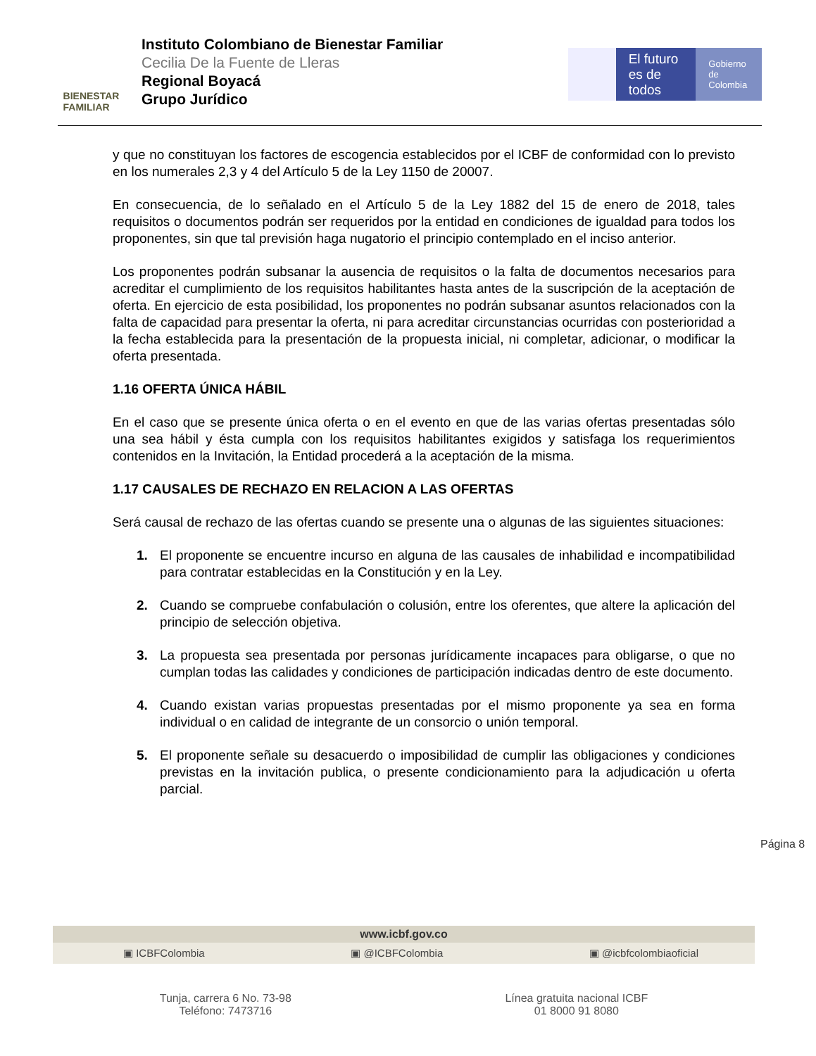BIENESTAR
FAMILIAR
Instituto Colombiano de Bienestar Familiar
Cecilia De la Fuente de Lleras
Regional Boyacá
Grupo Jurídico
El futuro
es de todos
Gobierno
de Colombia
y que no constituyan los factores de escogencia establecidos por el ICBF de conformidad con lo previsto en los numerales 2,3 y 4 del Artículo 5 de la Ley 1150 de 20007.
En consecuencia, de lo señalado en el Artículo 5 de la Ley 1882 del 15 de enero de 2018, tales requisitos o documentos podrán ser requeridos por la entidad en condiciones de igualdad para todos los proponentes, sin que tal previsión haga nugatorio el principio contemplado en el inciso anterior.
Los proponentes podrán subsanar la ausencia de requisitos o la falta de documentos necesarios para acreditar el cumplimiento de los requisitos habilitantes hasta antes de la suscripción de la aceptación de oferta. En ejercicio de esta posibilidad, los proponentes no podrán subsanar asuntos relacionados con la falta de capacidad para presentar la oferta, ni para acreditar circunstancias ocurridas con posterioridad a la fecha establecida para la presentación de la propuesta inicial, ni completar, adicionar, o modificar la oferta presentada.
1.16 OFERTA ÚNICA HÁBIL
En el caso que se presente única oferta o en el evento en que de las varias ofertas presentadas sólo una sea hábil y ésta cumpla con los requisitos habilitantes exigidos y satisfaga los requerimientos contenidos en la Invitación, la Entidad procederá a la aceptación de la misma.
1.17 CAUSALES DE RECHAZO EN RELACION A LAS OFERTAS
Será causal de rechazo de las ofertas cuando se presente una o algunas de las siguientes situaciones:
1. El proponente se encuentre incurso en alguna de las causales de inhabilidad e incompatibilidad para contratar establecidas en la Constitución y en la Ley.
2. Cuando se compruebe confabulación o colusión, entre los oferentes, que altere la aplicación del principio de selección objetiva.
3. La propuesta sea presentada por personas jurídicamente incapaces para obligarse, o que no cumplan todas las calidades y condiciones de participación indicadas dentro de este documento.
4. Cuando existan varias propuestas presentadas por el mismo proponente ya sea en forma individual o en calidad de integrante de un consorcio o unión temporal.
5. El proponente señale su desacuerdo o imposibilidad de cumplir las obligaciones y condiciones previstas en la invitación publica, o presente condicionamiento para la adjudicación u oferta parcial.
Página 8
www.icbf.gov.co
▣ ICBFColombia ▣ @ICBFColombia ▣ @icbfcolombiaoficial
Tunja, carrera 6 No. 73-98
Teléfono: 7473716
Línea gratuita nacional ICBF
01 8000 91 8080